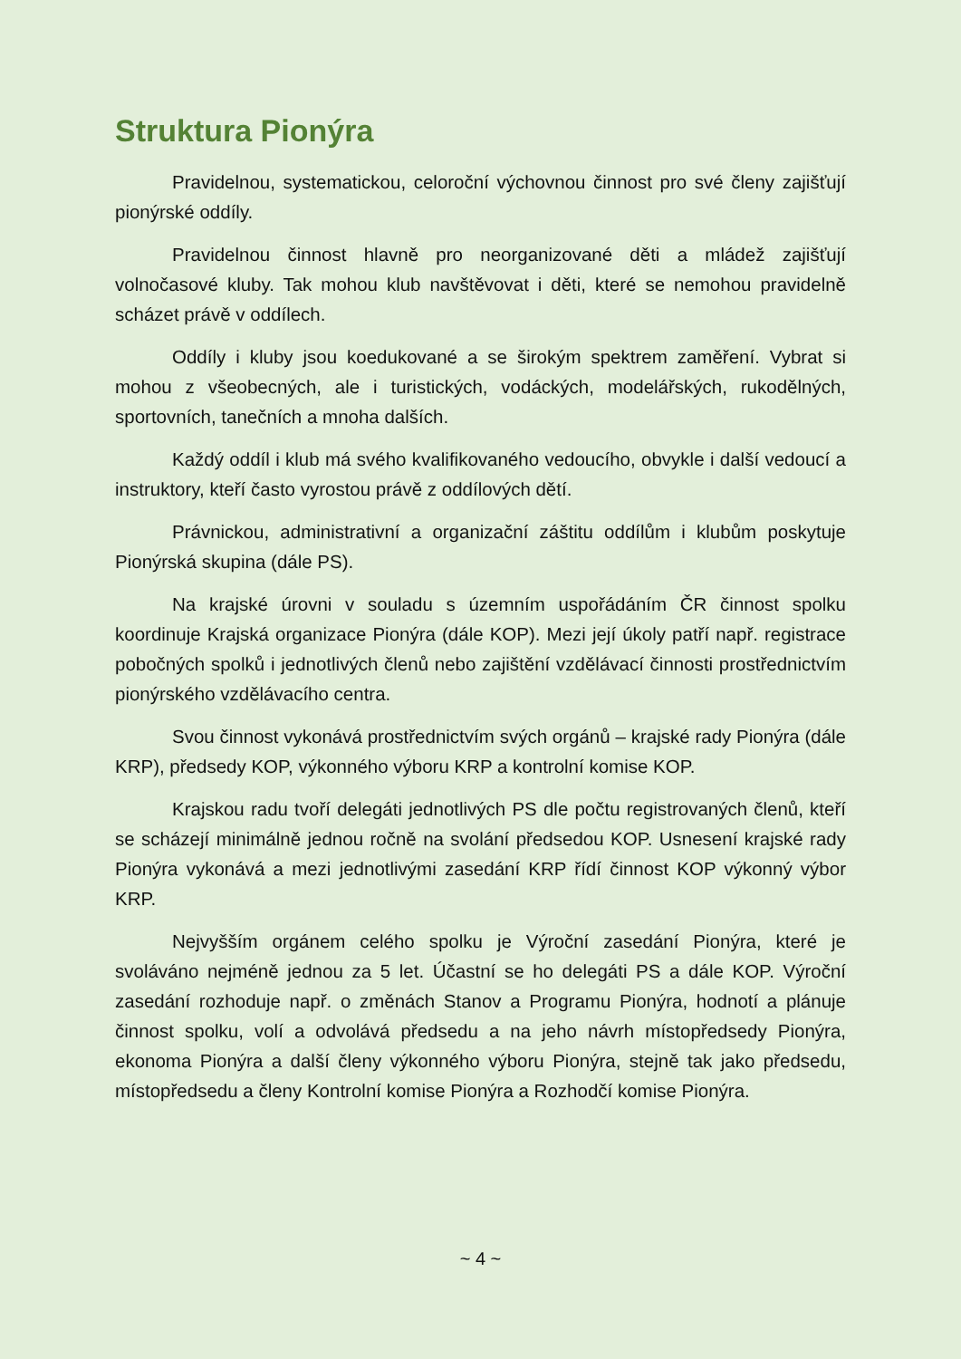Struktura Pionýra
Pravidelnou, systematickou, celoroční výchovnou činnost pro své členy zajišťují pionýrské oddíly.
Pravidelnou činnost hlavně pro neorganizované děti a mládež zajišťují volnočasové kluby. Tak mohou klub navštěvovat i děti, které se nemohou pravidelně scházet právě v oddílech.
Oddíly i kluby jsou koedukované a se širokým spektrem zaměření. Vybrat si mohou z všeobecných, ale i turistických, vodáckých, modelářských, rukodělných, sportovních, tanečních a mnoha dalších.
Každý oddíl i klub má svého kvalifikovaného vedoucího, obvykle i další vedoucí a instruktory, kteří často vyrostou právě z oddílových dětí.
Právnickou, administrativní a organizační záštitu oddílům i klubům poskytuje Pionýrská skupina (dále PS).
Na krajské úrovni v souladu s územním uspořádáním ČR činnost spolku koordinuje Krajská organizace Pionýra (dále KOP). Mezi její úkoly patří např. registrace pobočných spolků i jednotlivých členů nebo zajištění vzdělávací činnosti prostřednictvím pionýrského vzdělávacího centra.
Svou činnost vykonává prostřednictvím svých orgánů – krajské rady Pionýra (dále KRP), předsedy KOP, výkonného výboru KRP a kontrolní komise KOP.
Krajskou radu tvoří delegáti jednotlivých PS dle počtu registrovaných členů, kteří se scházejí minimálně jednou ročně na svolání předsedou KOP. Usnesení krajské rady Pionýra vykonává a mezi jednotlivými zasedání KRP řídí činnost KOP výkonný výbor KRP.
Nejvyšším orgánem celého spolku je Výroční zasedání Pionýra, které je svoláváno nejméně jednou za 5 let. Účastní se ho delegáti PS a dále KOP. Výroční zasedání rozhoduje např. o změnách Stanov a Programu Pionýra, hodnotí a plánuje činnost spolku, volí a odvolává předsedu a na jeho návrh místopředsedy Pionýra, ekonoma Pionýra a další členy výkonného výboru Pionýra, stejně tak jako předsedu, místopředsedu a členy Kontrolní komise Pionýra a Rozhodčí komise Pionýra.
~ 4 ~